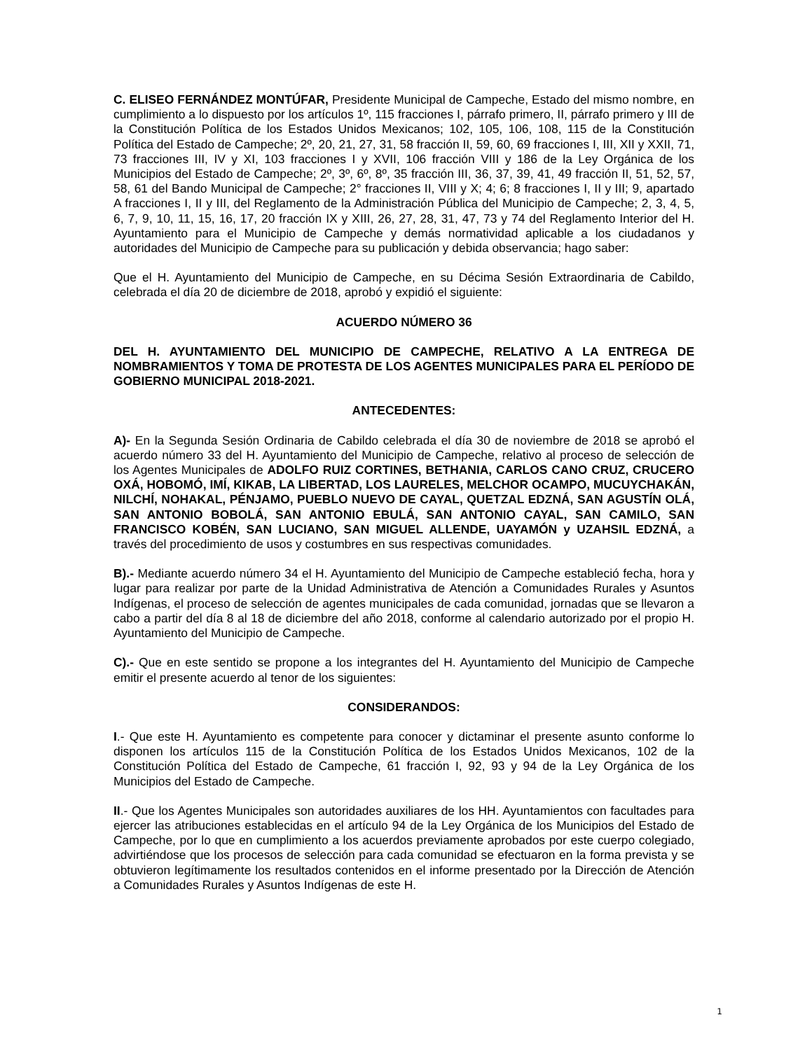C. ELISEO FERNÁNDEZ MONTÚFAR, Presidente Municipal de Campeche, Estado del mismo nombre, en cumplimiento a lo dispuesto por los artículos 1º, 115 fracciones I, párrafo primero, II, párrafo primero y III de la Constitución Política de los Estados Unidos Mexicanos; 102, 105, 106, 108, 115 de la Constitución Política del Estado de Campeche; 2º, 20, 21, 27, 31, 58 fracción II, 59, 60, 69 fracciones I, III, XII y XXII, 71, 73 fracciones III, IV y XI, 103 fracciones I y XVII, 106 fracción VIII y 186 de la Ley Orgánica de los Municipios del Estado de Campeche; 2º, 3º, 6º, 8º, 35 fracción III, 36, 37, 39, 41, 49 fracción II, 51, 52, 57, 58, 61 del Bando Municipal de Campeche; 2° fracciones II, VIII y X; 4; 6; 8 fracciones I, II y III; 9, apartado A fracciones I, II y III, del Reglamento de la Administración Pública del Municipio de Campeche; 2, 3, 4, 5, 6, 7, 9, 10, 11, 15, 16, 17, 20 fracción IX y XIII, 26, 27, 28, 31, 47, 73 y 74 del Reglamento Interior del H. Ayuntamiento para el Municipio de Campeche y demás normatividad aplicable a los ciudadanos y autoridades del Municipio de Campeche para su publicación y debida observancia; hago saber:
Que el H. Ayuntamiento del Municipio de Campeche, en su Décima Sesión Extraordinaria de Cabildo, celebrada el día 20 de diciembre de 2018, aprobó y expidió el siguiente:
ACUERDO NÚMERO 36
DEL H. AYUNTAMIENTO DEL MUNICIPIO DE CAMPECHE, RELATIVO A LA ENTREGA DE NOMBRAMIENTOS Y TOMA DE PROTESTA DE LOS AGENTES MUNICIPALES PARA EL PERÍODO DE GOBIERNO MUNICIPAL 2018-2021.
ANTECEDENTES:
A)- En la Segunda Sesión Ordinaria de Cabildo celebrada el día 30 de noviembre de 2018 se aprobó el acuerdo número 33 del H. Ayuntamiento del Municipio de Campeche, relativo al proceso de selección de los Agentes Municipales de ADOLFO RUIZ CORTINES, BETHANIA, CARLOS CANO CRUZ, CRUCERO OXÁ, HOBOMÓ, IMÍ, KIKAB, LA LIBERTAD, LOS LAURELES, MELCHOR OCAMPO, MUCUYCHAKÁN, NILCHÍ, NOHAKAL, PÉNJAMO, PUEBLO NUEVO DE CAYAL, QUETZAL EDZNÁ, SAN AGUSTÍN OLÁ, SAN ANTONIO BOBOLÁ, SAN ANTONIO EBULÁ, SAN ANTONIO CAYAL, SAN CAMILO, SAN FRANCISCO KOBÉN, SAN LUCIANO, SAN MIGUEL ALLENDE, UAYAMÓN y UZAHSIL EDZNÁ, a través del procedimiento de usos y costumbres en sus respectivas comunidades.
B).- Mediante acuerdo número 34 el H. Ayuntamiento del Municipio de Campeche estableció fecha, hora y lugar para realizar por parte de la Unidad Administrativa de Atención a Comunidades Rurales y Asuntos Indígenas, el proceso de selección de agentes municipales de cada comunidad, jornadas que se llevaron a cabo a partir del día 8 al 18 de diciembre del año 2018, conforme al calendario autorizado por el propio H. Ayuntamiento del Municipio de Campeche.
C).- Que en este sentido se propone a los integrantes del H. Ayuntamiento del Municipio de Campeche emitir el presente acuerdo al tenor de los siguientes:
CONSIDERANDOS:
I.- Que este H. Ayuntamiento es competente para conocer y dictaminar el presente asunto conforme lo disponen los artículos 115 de la Constitución Política de los Estados Unidos Mexicanos, 102 de la Constitución Política del Estado de Campeche, 61 fracción I, 92, 93 y 94 de la Ley Orgánica de los Municipios del Estado de Campeche.
II.- Que los Agentes Municipales son autoridades auxiliares de los HH. Ayuntamientos con facultades para ejercer las atribuciones establecidas en el artículo 94 de la Ley Orgánica de los Municipios del Estado de Campeche, por lo que en cumplimiento a los acuerdos previamente aprobados por este cuerpo colegiado, advirtiéndose que los procesos de selección para cada comunidad se efectuaron en la forma prevista y se obtuvieron legítimamente los resultados contenidos en el informe presentado por la Dirección de Atención a Comunidades Rurales y Asuntos Indígenas de este H.
1